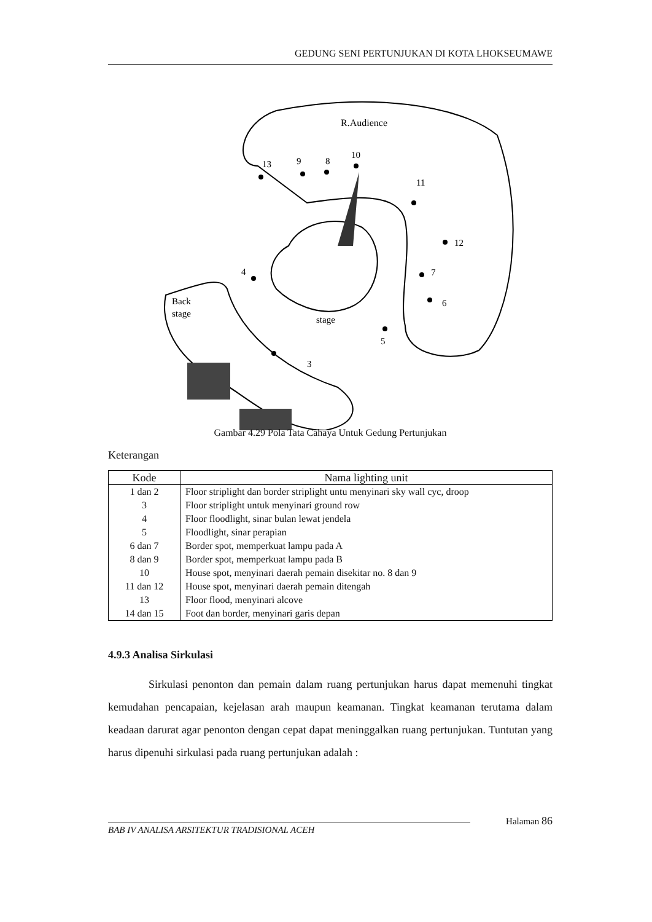GEDUNG SENI PERTUNJUKAN DI KOTA LHOKSEUMAWE
R.Audience
Back
stage
stage
13
9
8
10
11
12
7
6
5
4
3
Gambar 4.29 Pola Tata Cahaya Untuk Gedung Pertunjukan
Keterangan
| Kode | Nama lighting unit |
| --- | --- |
| 1 dan 2 | Floor striplight dan border striplight untu menyinari sky wall cyc, droop |
| 3 | Floor striplight untuk menyinari ground row |
| 4 | Floor floodlight, sinar bulan lewat jendela |
| 5 | Floodlight, sinar perapian |
| 6 dan 7 | Border spot, memperkuat lampu pada A |
| 8 dan 9 | Border spot, memperkuat lampu pada B |
| 10 | House spot, menyinari daerah pemain disekitar no. 8 dan 9 |
| 11 dan 12 | House spot, menyinari daerah pemain ditengah |
| 13 | Floor flood, menyinari alcove |
| 14 dan 15 | Foot dan border, menyinari garis depan |
4.9.3 Analisa Sirkulasi
Sirkulasi penonton dan pemain dalam ruang pertunjukan harus dapat memenuhi tingkat kemudahan pencapaian, kejelasan arah maupun keamanan. Tingkat keamanan terutama dalam keadaan darurat agar penonton dengan cepat dapat meninggalkan ruang pertunjukan. Tuntutan yang harus dipenuhi sirkulasi pada ruang pertunjukan adalah :
Halaman 86
BAB IV ANALISA ARSITEKTUR TRADISIONAL ACEH